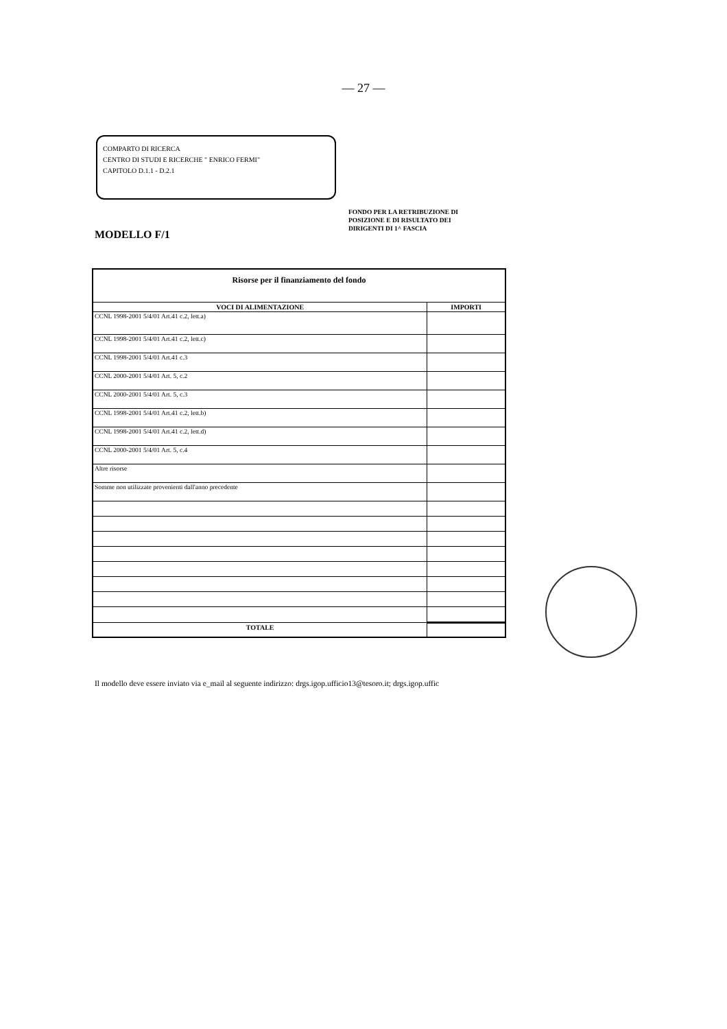— 27 —
COMPARTO DI RICERCA
CENTRO DI STUDI E RICERCHE " ENRICO FERMI"
CAPITOLO D.1.1 - D.2.1
MODELLO F/1
FONDO PER LA RETRIBUZIONE DI
POSIZIONE E DI RISULTATO DEI
DIRIGENTI DI 1^ FASCIA
| Risorse per il finanziamento del fondo | |
| --- | --- |
| VOCI DI ALIMENTAZIONE | IMPORTI |
| CCNL 1998-2001 5/4/01 Art.41 c.2, lett.a) | |
| CCNL 1998-2001 5/4/01 Art.41 c.2, lett.c) | |
| CCNL 1998-2001 5/4/01 Art.41 c.3 | |
| CCNL 2000-2001 5/4/01 Art. 5, c.2 | |
| CCNL 2000-2001 5/4/01 Art. 5, c.3 | |
| CCNL 1998-2001 5/4/01 Art.41 c.2, lett.b) | |
| CCNL 1998-2001 5/4/01 Art.41 c.2, lett.d) | |
| CCNL 2000-2001 5/4/01 Art. 5, c.4 | |
| Altre risorse | |
| Somme non utilizzate provenienti dall'anno precedente | |
| TOTALE | |
Il modello deve essere inviato via e_mail al seguente indirizzo: drgs.igop.ufficio13@tesoro.it; drgs.igop.uffic